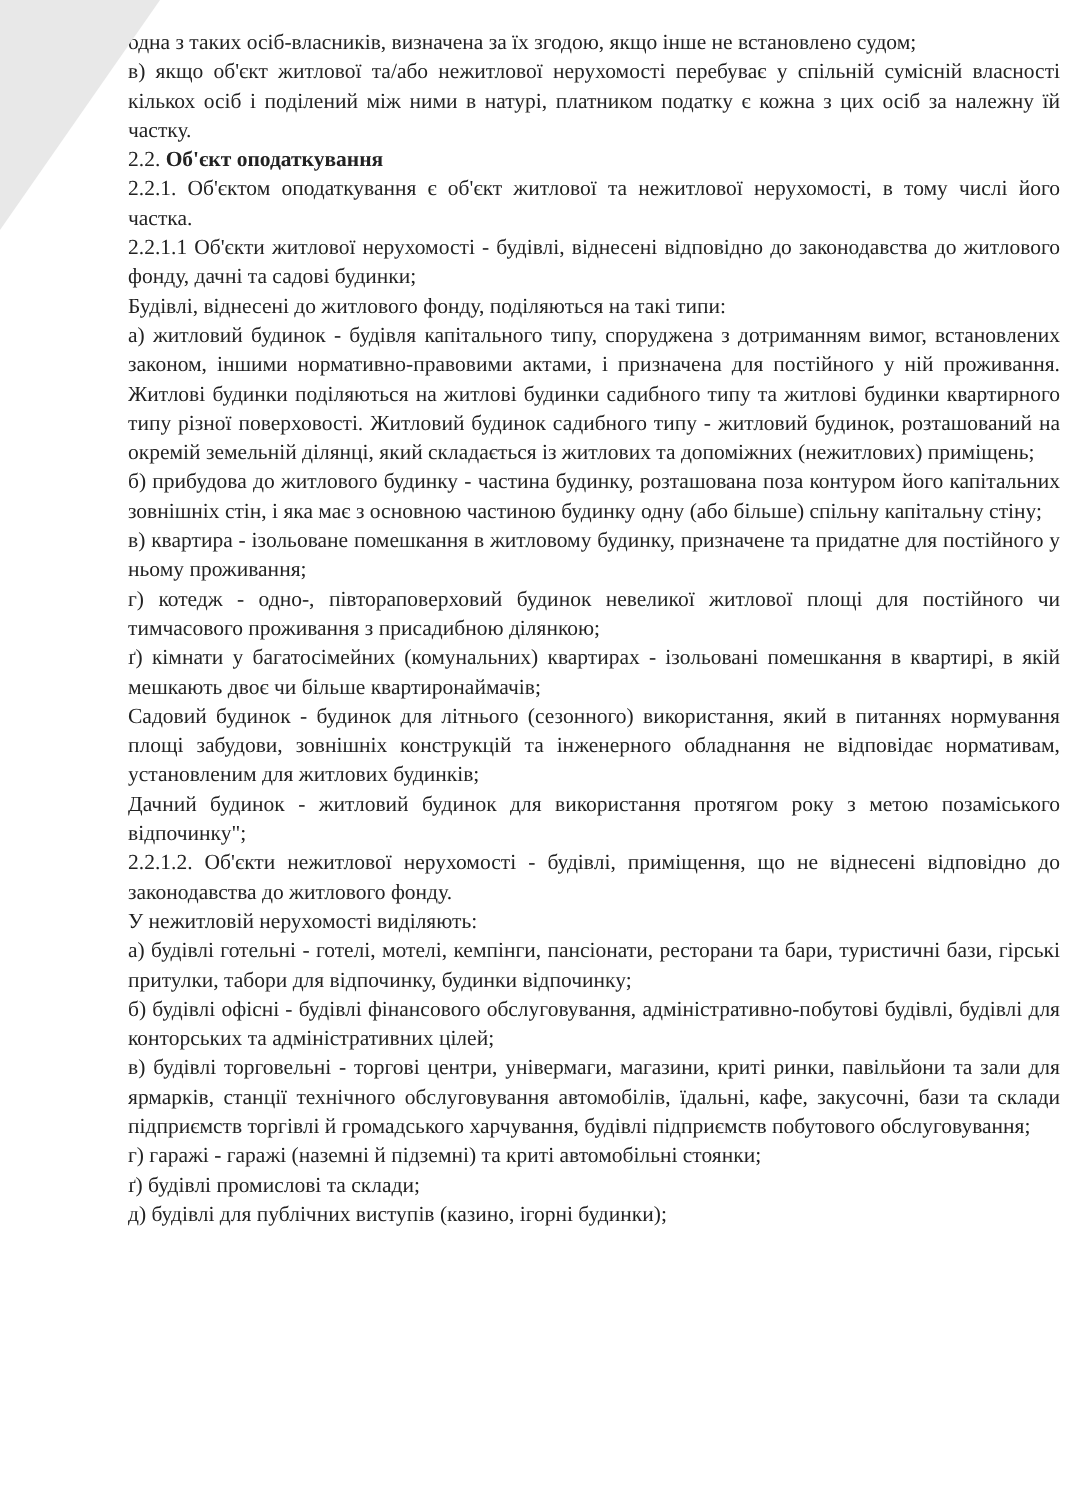одна з таких осіб-власників, визначена за їх згодою, якщо інше не встановлено судом;
в) якщо об'єкт житлової та/або нежитлової нерухомості перебуває у спільній сумісній власності кількох осіб і поділений між ними в натурі, платником податку є кожна з цих осіб за належну їй частку.
2.2. Об'єкт оподаткування
2.2.1. Об'єктом оподаткування є об'єкт житлової та нежитлової нерухомості, в тому числі його частка.
2.2.1.1 Об'єкти житлової нерухомості - будівлі, віднесені відповідно до законодавства до житлового фонду, дачні та садові будинки;
Будівлі, віднесені до житлового фонду, поділяються на такі типи:
а) житловий будинок - будівля капітального типу, споруджена з дотриманням вимог, встановлених законом, іншими нормативно-правовими актами, і призначена для постійного у ній проживання. Житлові будинки поділяються на житлові будинки садибного типу та житлові будинки квартирного типу різної поверховості. Житловий будинок садибного типу - житловий будинок, розташований на окремій земельній ділянці, який складається із житлових та допоміжних (нежитлових) приміщень;
б) прибудова до житлового будинку - частина будинку, розташована поза контуром його капітальних зовнішніх стін, і яка має з основною частиною будинку одну (або більше) спільну капітальну стіну;
в) квартира - ізольоване помешкання в житловому будинку, призначене та придатне для постійного у ньому проживання;
г) котедж - одно-, півтораповерховий будинок невеликої житлової площі для постійного чи тимчасового проживання з присадибною ділянкою;
ґ) кімнати у багатосімейних (комунальних) квартирах - ізольовані помешкання в квартирі, в якій мешкають двоє чи більше квартиронаймачів;
Садовий будинок - будинок для літнього (сезонного) використання, який в питаннях нормування площі забудови, зовнішніх конструкцій та інженерного обладнання не відповідає нормативам, установленим для житлових будинків;
Дачний будинок - житловий будинок для використання протягом року з метою позаміського відпочинку";
2.2.1.2. Об'єкти нежитлової нерухомості - будівлі, приміщення, що не віднесені відповідно до законодавства до житлового фонду.
У нежитловій нерухомості виділяють:
а) будівлі готельні - готелі, мотелі, кемпінги, пансіонати, ресторани та бари, туристичні бази, гірські притулки, табори для відпочинку, будинки відпочинку;
б) будівлі офісні - будівлі фінансового обслуговування, адміністративно-побутові будівлі, будівлі для конторських та адміністративних цілей;
в) будівлі торговельні - торгові центри, універмаги, магазини, криті ринки, павільйони та зали для ярмарків, станції технічного обслуговування автомобілів, їдальні, кафе, закусочні, бази та склади підприємств торгівлі й громадського харчування, будівлі підприємств побутового обслуговування;
г) гаражі - гаражі (наземні й підземні) та криті автомобільні стоянки;
ґ) будівлі промислові та склади;
д) будівлі для публічних виступів (казино, ігорні будинки);